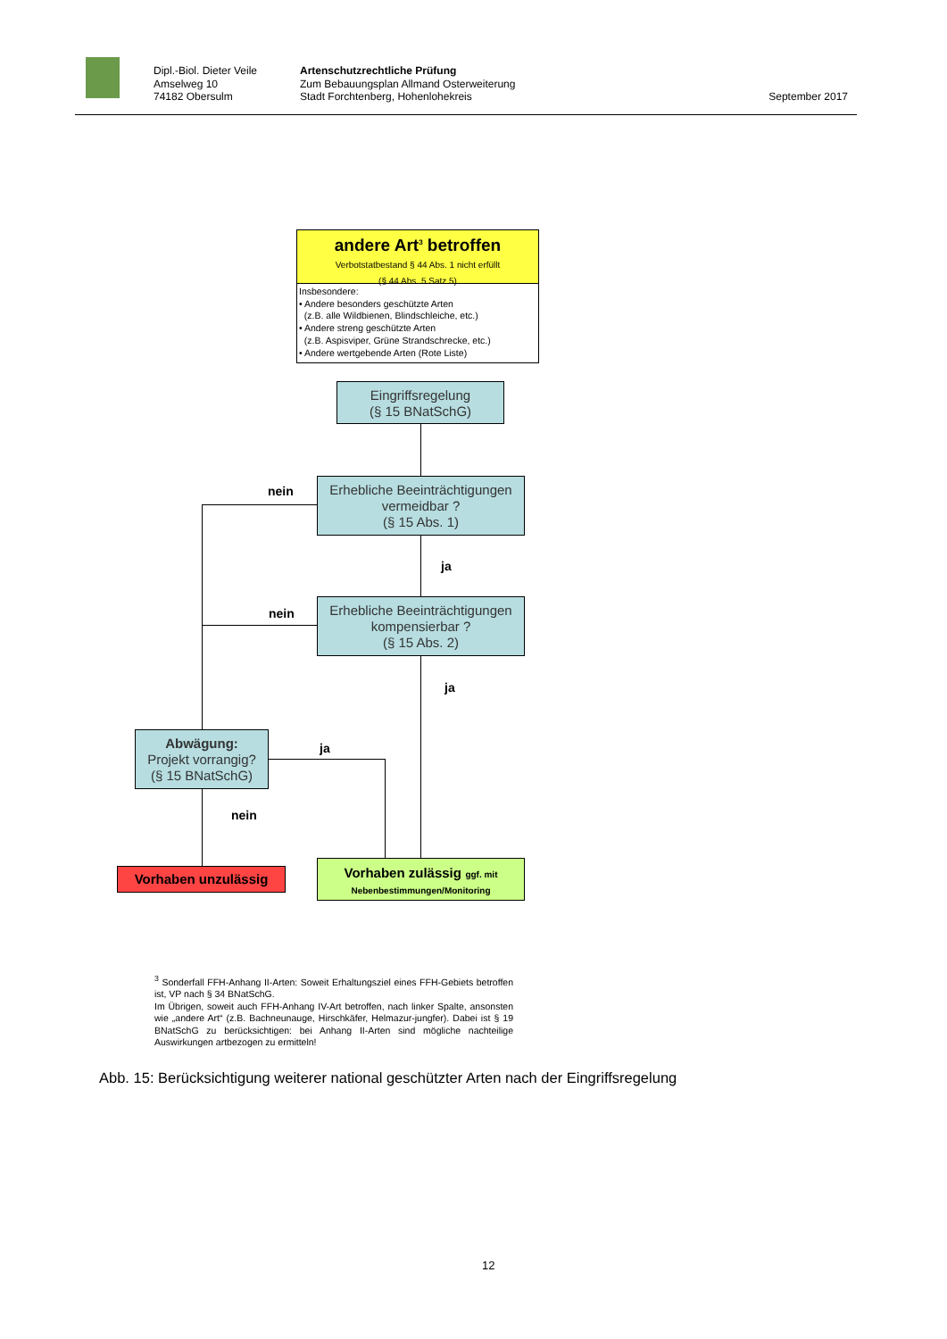Dipl.-Biol. Dieter Veile
Amselweg 10
74182 Obersulm
Artenschutzrechtliche Prüfung
Zum Bebauungsplan Allmand Osterweiterung
Stadt Forchtenberg, Hohenlohekreis
September 2017
andere Art<sup>3</sup> betroffen
Verbotstatbestand § 44 Abs. 1 nicht erfüllt
(§ 44 Abs. 5 Satz 5)
Insbesondere:
• Andere besonders geschützte Arten
(z.B. alle Wildbienen, Blindschleiche, etc.)
• Andere streng geschützte Arten
(z.B. Aspisviper, Grüne Strandschrecke, etc.)
• Andere wertgebende Arten (Rote Liste)
Eingriffsregelung
(§ 15 BNatSchG)
Erhebliche Beeinträchtigungen
vermeidbar ?
(§ 15 Abs. 1)
nein
ja
Erhebliche Beeinträchtigungen
kompensierbar ?
(§ 15 Abs. 2)
nein
ja
Abwägung:
Projekt vorrangig?
(§ 15 BNatSchG)
ja
nein
Vorhaben unzulässig
Vorhaben zulässig ggf. mit
Nebenbestimmungen/Monitoring
<sup>3</sup> Sonderfall FFH-Anhang II-Arten: Soweit Erhaltungsziel eines FFH-Gebiets betroffen ist, VP nach § 34 BNatSchG.
Im Übrigen, soweit auch FFH-Anhang IV-Art betroffen, nach linker Spalte, ansonsten wie „andere Art“ (z.B. Bachneunauge, Hirschkäfer, Helmazur-jungfer). Dabei ist § 19 BNatSchG zu berücksichtigen: bei Anhang II-Arten sind mögliche nachteilige Auswirkungen artbezogen zu ermitteln!
Abb. 15: Berücksichtigung weiterer national geschützter Arten nach der Eingriffsregelung
12